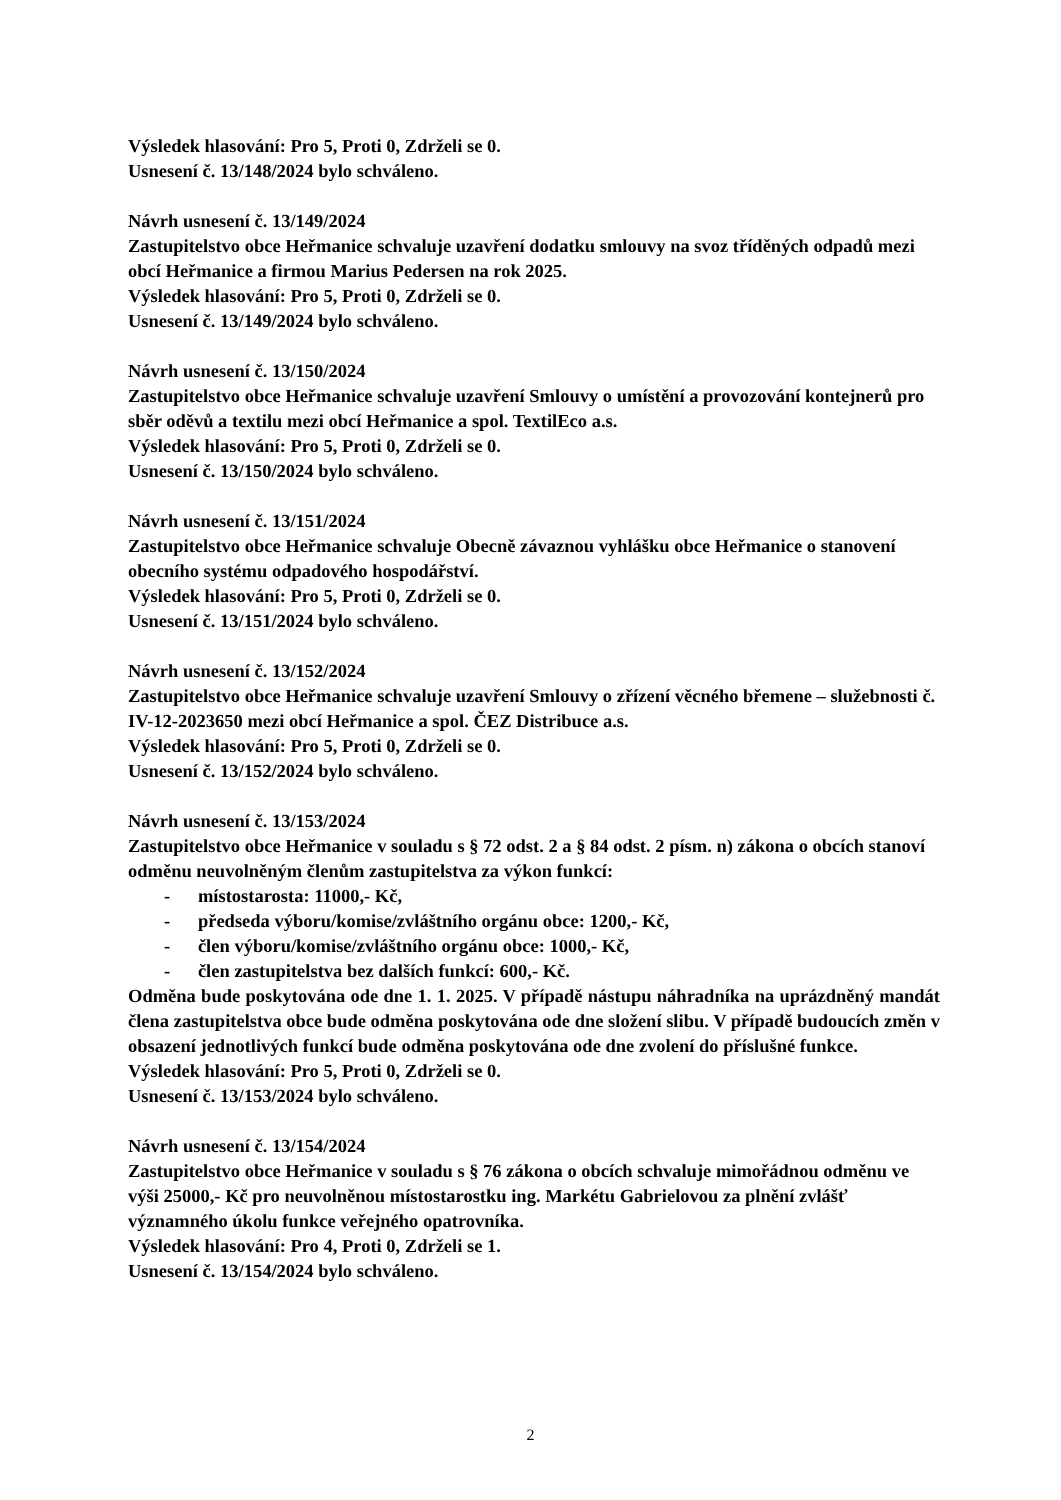Výsledek hlasování: Pro 5, Proti 0, Zdrželi se 0.
Usnesení č. 13/148/2024 bylo schváleno.
Návrh usnesení č. 13/149/2024
Zastupitelstvo obce Heřmanice schvaluje uzavření dodatku smlouvy na svoz tříděných odpadů mezi obcí Heřmanice a firmou Marius Pedersen na rok 2025.
Výsledek hlasování: Pro 5, Proti 0, Zdrželi se 0.
Usnesení č. 13/149/2024 bylo schváleno.
Návrh usnesení č. 13/150/2024
Zastupitelstvo obce Heřmanice schvaluje uzavření Smlouvy o umístění a provozování kontejnerů pro sběr oděvů a textilu mezi obcí Heřmanice a spol. TextilEco a.s.
Výsledek hlasování: Pro 5, Proti 0, Zdrželi se 0.
Usnesení č. 13/150/2024 bylo schváleno.
Návrh usnesení č. 13/151/2024
Zastupitelstvo obce Heřmanice schvaluje Obecně závaznou vyhlášku obce Heřmanice o stanovení obecního systému odpadového hospodářství.
Výsledek hlasování: Pro 5, Proti 0, Zdrželi se 0.
Usnesení č. 13/151/2024 bylo schváleno.
Návrh usnesení č. 13/152/2024
Zastupitelstvo obce Heřmanice schvaluje uzavření Smlouvy o zřízení věcného břemene – služebnosti č. IV-12-2023650 mezi obcí Heřmanice a spol. ČEZ Distribuce a.s.
Výsledek hlasování: Pro 5, Proti 0, Zdrželi se 0.
Usnesení č. 13/152/2024 bylo schváleno.
Návrh usnesení č. 13/153/2024
Zastupitelstvo obce Heřmanice v souladu s § 72 odst. 2 a § 84 odst. 2 písm. n) zákona o obcích stanoví odměnu neuvolněným členům zastupitelstva za výkon funkcí:
- místostarosta: 11000,- Kč,
- předseda výboru/komise/zvláštního orgánu obce: 1200,- Kč,
- člen výboru/komise/zvláštního orgánu obce: 1000,- Kč,
- člen zastupitelstva bez dalších funkcí: 600,- Kč.
Odměna bude poskytována ode dne 1. 1. 2025. V případě nástupu náhradníka na uprázdněný mandát člena zastupitelstva obce bude odměna poskytována ode dne složení slibu. V případě budoucích změn v obsazení jednotlivých funkcí bude odměna poskytována ode dne zvolení do příslušné funkce.
Výsledek hlasování: Pro 5, Proti 0, Zdrželi se 0.
Usnesení č. 13/153/2024 bylo schváleno.
Návrh usnesení č. 13/154/2024
Zastupitelstvo obce Heřmanice v souladu s § 76 zákona o obcích schvaluje mimořádnou odměnu ve výši 25000,- Kč pro neuvolněnou místostarostku ing. Markétu Gabrielovou za plnění zvlášť významného úkolu funkce veřejného opatrovníka.
Výsledek hlasování: Pro 4, Proti 0, Zdrželi se 1.
Usnesení č. 13/154/2024 bylo schváleno.
2